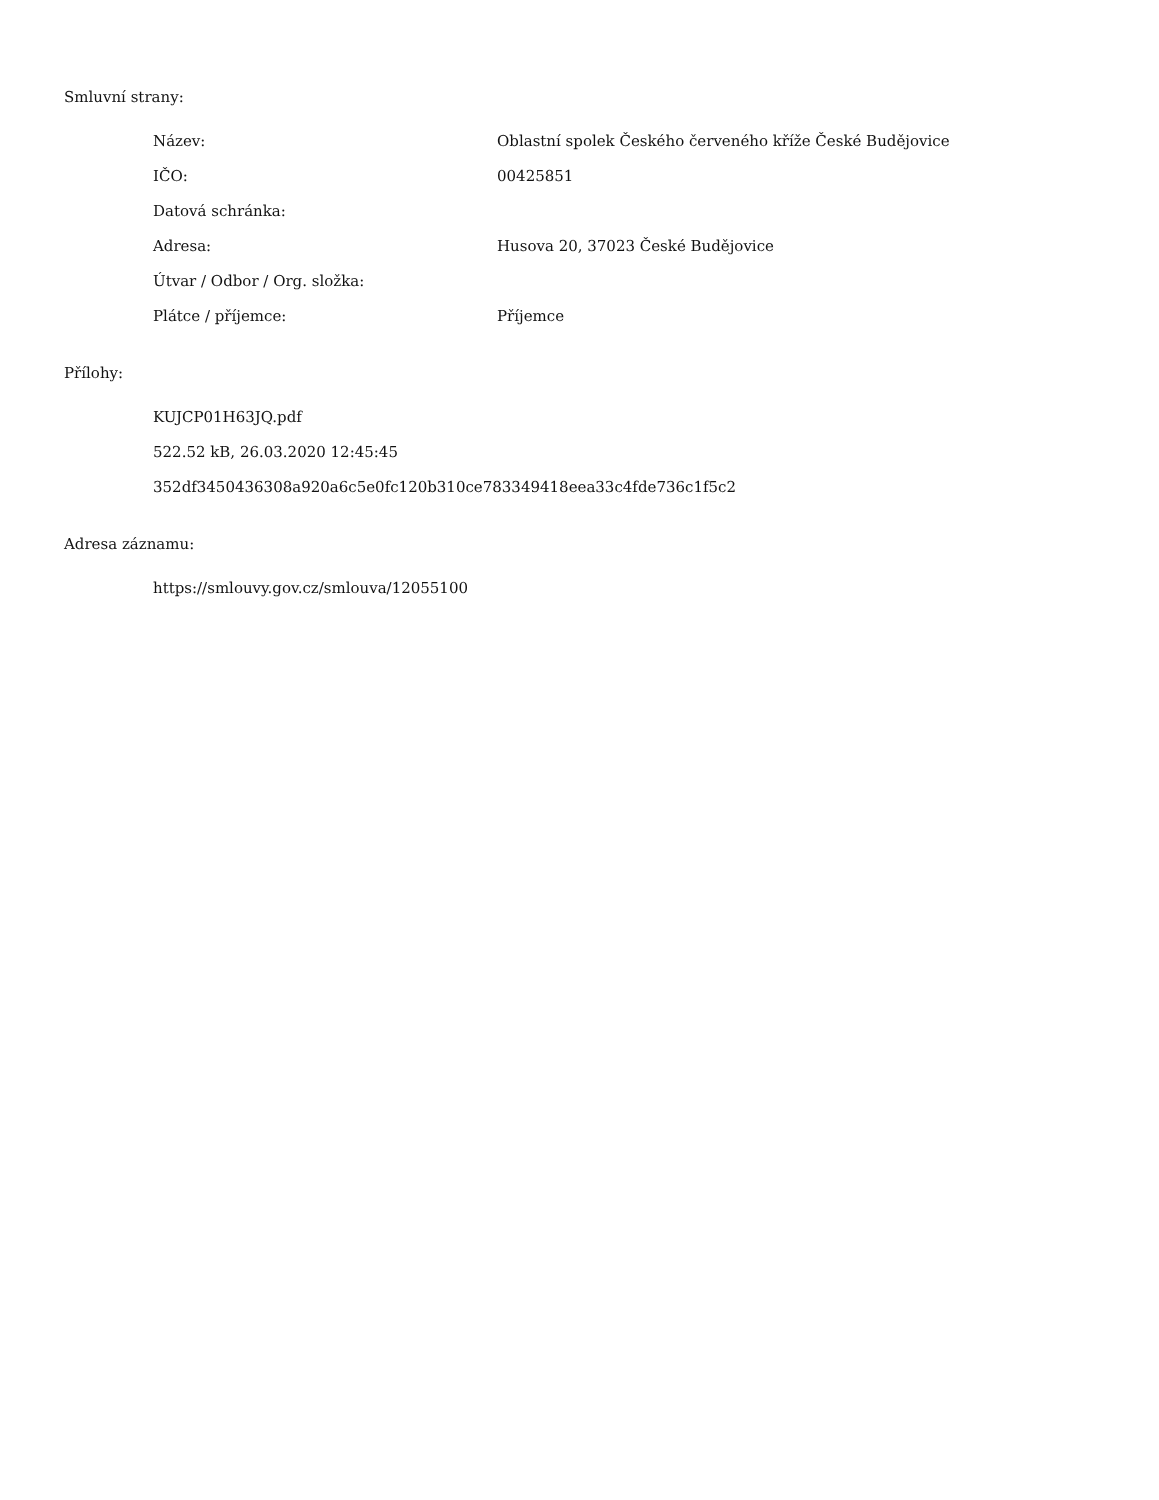Smluvní strany:
| Název: | Oblastní spolek Českého červeného kříže České Budějovice |
| IČO: | 00425851 |
| Datová schránka: | |
| Adresa: | Husova 20, 37023 České Budějovice |
| Útvar / Odbor / Org. složka: | |
| Plátce / příjemce: | Příjemce |
Přílohy:
KUJCP01H63JQ.pdf
522.52 kB, 26.03.2020 12:45:45
352df3450436308a920a6c5e0fc120b310ce783349418eea33c4fde736c1f5c2
Adresa záznamu:
https://smlouvy.gov.cz/smlouva/12055100